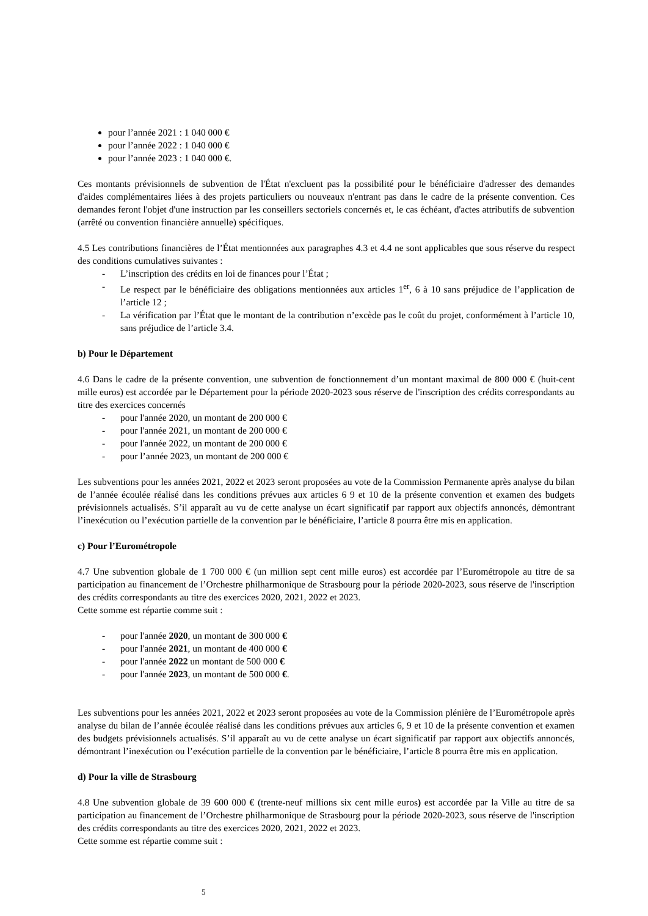pour l’année 2021 : 1 040 000 €
pour l’année 2022 : 1 040 000 €
pour l’année 2023 : 1 040 000 €.
Ces montants prévisionnels de subvention de l'État n'excluent pas la possibilité pour le bénéficiaire d'adresser des demandes d'aides complémentaires liées à des projets particuliers ou nouveaux n'entrant pas dans le cadre de la présente convention. Ces demandes feront l'objet d'une instruction par les conseillers sectoriels concernés et, le cas échéant, d'actes attributifs de subvention (arrêté ou convention financière annuelle) spécifiques.
4.5 Les contributions financières de l’État mentionnées aux paragraphes 4.3 et 4.4 ne sont applicables que sous réserve du respect des conditions cumulatives suivantes :
- L’inscription des crédits en loi de finances pour l’État ;
- Le respect par le bénéficiaire des obligations mentionnées aux articles 1<sup>er</sup>, 6 à 10 sans préjudice de l’application de l’article 12 ;
- La vérification par l’État que le montant de la contribution n’excède pas le coût du projet, conformément à l’article 10, sans préjudice de l’article 3.4.
b) Pour le Département
4.6 Dans le cadre de la présente convention, une subvention de fonctionnement d’un montant maximal de 800 000 € (huit-cent mille euros) est accordée par le Département pour la période 2020-2023 sous réserve de l'inscription des crédits correspondants au titre des exercices concernés
- pour l'année 2020, un montant de 200 000 €
- pour l'année 2021, un montant de 200 000 €
- pour l'année 2022, un montant de 200 000 €
- pour l’année 2023, un montant de 200 000 €
Les subventions pour les années 2021, 2022 et 2023 seront proposées au vote de la Commission Permanente après analyse du bilan de l’année écoulée réalisé dans les conditions prévues aux articles 6 9 et 10 de la présente convention et examen des budgets prévisionnels actualisés. S’il apparaît au vu de cette analyse un écart significatif par rapport aux objectifs annoncés, démontrant l’inexécution ou l’exécution partielle de la convention par le bénéficiaire, l’article 8 pourra être mis en application.
c) Pour l’Eurométropole
4.7 Une subvention globale de 1 700 000 € (un million sept cent mille euros) est accordée par l’Eurométropole au titre de sa participation au financement de l’Orchestre philharmonique de Strasbourg pour la période 2020-2023, sous réserve de l'inscription des crédits correspondants au titre des exercices 2020, 2021, 2022 et 2023.
Cette somme est répartie comme suit :
- pour l'année 2020, un montant de 300 000 €
- pour l'année 2021, un montant de 400 000 €
- pour l'année 2022 un montant de 500 000 €
- pour l'année 2023, un montant de 500 000 €.
Les subventions pour les années 2021, 2022 et 2023 seront proposées au vote de la Commission plénière de l’Eurométropole après analyse du bilan de l’année écoulée réalisé dans les conditions prévues aux articles 6, 9 et 10 de la présente convention et examen des budgets prévisionnels actualisés. S’il apparaît au vu de cette analyse un écart significatif par rapport aux objectifs annoncés, démontrant l’inexécution ou l’exécution partielle de la convention par le bénéficiaire, l’article 8 pourra être mis en application.
d) Pour la ville de Strasbourg
4.8 Une subvention globale de 39 600 000 € (trente-neuf millions six cent mille euros) est accordée par la Ville au titre de sa participation au financement de l’Orchestre philharmonique de Strasbourg pour la période 2020-2023, sous réserve de l'inscription des crédits correspondants au titre des exercices 2020, 2021, 2022 et 2023.
Cette somme est répartie comme suit :
5